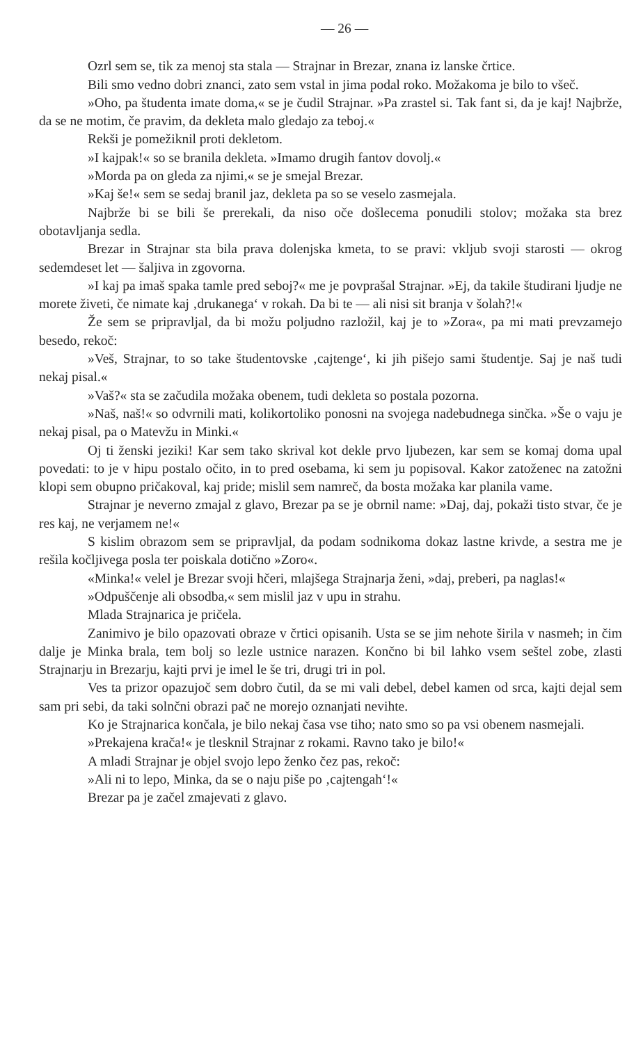— 26 —
Ozrl sem se, tik za menoj sta stala — Strajnar in Brezar, znana iz lanske črtice.
Bili smo vedno dobri znanci, zato sem vstal in jima podal roko. Možakoma je bilo to všeč.
»Oho, pa študenta imate doma,« se je čudil Strajnar. »Pa zrastel si. Tak fant si, da je kaj! Najbrže, da se ne motim, če pravim, da dekleta malo gledajo za teboj.«
Rekši je pomežiknil proti dekletom.
»I kajpak!« so se branila dekleta. »Imamo drugih fantov dovolj.«
»Morda pa on gleda za njimi,« se je smejal Brezar.
»Kaj še!« sem se sedaj branil jaz, dekleta pa so se veselo zasmejala.
Najbrže bi se bili še prerekali, da niso oče došlecema ponudili stolov; možaka sta brez obotavljanja sedla.
Brezar in Strajnar sta bila prava dolenjska kmeta, to se pravi: vkljub svoji starosti — okrog sedemdeset let — šaljiva in zgovorna.
»I kaj pa imaš spaka tamle pred seboj?« me je povprašal Strajnar. »Ej, da takile študirani ljudje ne morete živeti, če nimate kaj ‚drukanega‘ v rokah. Da bi te — ali nisi sit branja v šolah?!«
Že sem se pripravljal, da bi možu poljudno razložil, kaj je to »Zora«, pa mi mati prevzamejo besedo, rekoč:
»Veš, Strajnar, to so take študentovske ‚cajtenge‘, ki jih pišejo sami študentje. Saj je naš tudi nekaj pisal.«
»Vaš?« sta se začudila možaka obenem, tudi dekleta so postala pozorna.
»Naš, naš!« so odvrnili mati, kolikortoliko ponosni na svojega nadebudnega sinčka. »Še o vaju je nekaj pisal, pa o Matevžu in Minki.«
Oj ti ženski jeziki! Kar sem tako skrival kot dekle prvo ljubezen, kar sem se komaj doma upal povedati: to je v hipu postalo očito, in to pred osebama, ki sem ju popisoval. Kakor zatoženec na zatožni klopi sem obupno pričakoval, kaj pride; mislil sem namreč, da bosta možaka kar planila vame.
Strajnar je neverno zmajal z glavo, Brezar pa se je obrnil name: »Daj, daj, pokaži tisto stvar, če je res kaj, ne verjamem ne!«
S kislim obrazom sem se pripravljal, da podam sodnikoma dokaz lastne krivde, a sestra me je rešila kočljivega posla ter poiskala dotično »Zoro«.
«Minka!« velel je Brezar svoji hčeri, mlajšega Strajnarja ženi, »daj, preberi, pa naglas!«
»Odpuščenje ali obsodba,« sem mislil jaz v upu in strahu.
Mlada Strajnarica je pričela.
Zanimivo je bilo opazovati obraze v črtici opisanih. Usta se se jim nehote širila v nasmeh; in čim dalje je Minka brala, tem bolj so lezle ustnice narazen. Končno bi bil lahko vsem seštel zobe, zlasti Strajnarju in Brezarju, kajti prvi je imel le še tri, drugi tri in pol.
Ves ta prizor opazujoč sem dobro čutil, da se mi vali debel, debel kamen od srca, kajti dejal sem sam pri sebi, da taki solnčni obrazi pač ne morejo oznanjati nevihte.
Ko je Strajnarica končala, je bilo nekaj časa vse tiho; nato smo so pa vsi obenem nasmejali.
»Prekajena krača!« je tlesknil Strajnar z rokami. Ravno tako je bilo!«
A mladi Strajnar je objel svojo lepo ženko čez pas, rekoč:
»Ali ni to lepo, Minka, da se o naju piše po ‚cajtengah‘!«
Brezar pa je začel zmajevati z glavo.